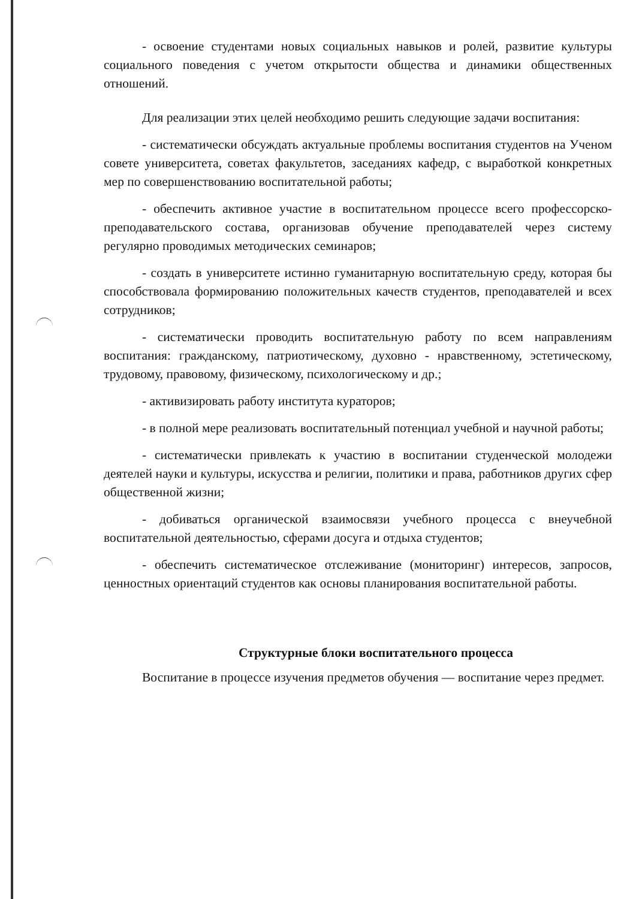- освоение студентами новых социальных навыков и ролей, развитие культуры социального поведения с учетом открытости общества и динамики общественных отношений.
Для реализации этих целей необходимо решить следующие задачи воспитания:
- систематически обсуждать актуальные проблемы воспитания студентов на Ученом совете университета, советах факультетов, заседаниях кафедр, с выработкой конкретных мер по совершенствованию воспитательной работы;
- обеспечить активное участие в воспитательном процессе всего профессорско-преподавательского состава, организовав обучение преподавателей через систему регулярно проводимых методических семинаров;
- создать в университете истинно гуманитарную воспитательную среду, которая бы способствовала формированию положительных качеств студентов, преподавателей и всех сотрудников;
- систематически проводить воспитательную работу по всем направлениям воспитания: гражданскому, патриотическому, духовно - нравственному, эстетическому, трудовому, правовому, физическому, психологическому и др.;
- активизировать работу института кураторов;
- в полной мере реализовать воспитательный потенциал учебной и научной работы;
- систематически привлекать к участию в воспитании студенческой молодежи деятелей науки и культуры, искусства и религии, политики и права, работников других сфер общественной жизни;
- добиваться органической взаимосвязи учебного процесса с внеучебной воспитательной деятельностью, сферами досуга и отдыха студентов;
- обеспечить систематическое отслеживание (мониторинг) интересов, запросов, ценностных ориентаций студентов как основы планирования воспитательной работы.
Структурные блоки воспитательного процесса
Воспитание в процессе изучения предметов обучения — воспитание через предмет.